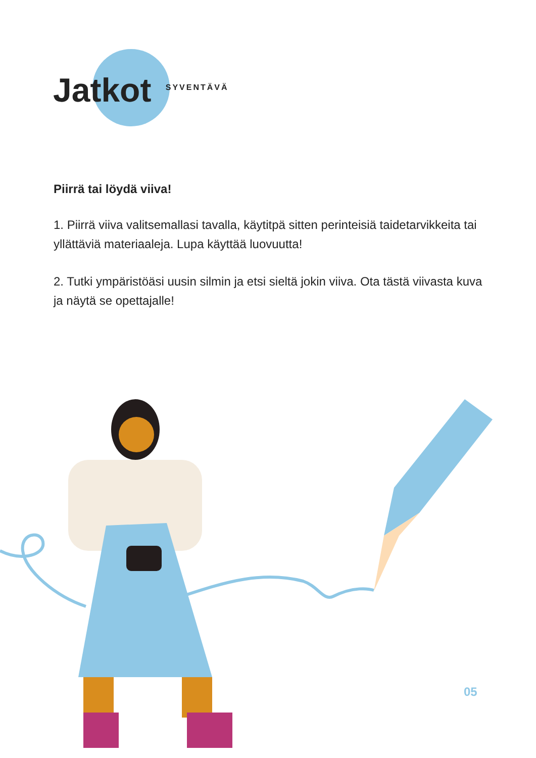Jatkot SYVENTÄVÄ
Piirrä tai löydä viiva!
1. Piirrä viiva valitsemallasi tavalla, käytitpä sitten perinteisiä taidetarvikkeita tai yllättäviä materiaaleja. Lupa käyttää luovuutta!
2. Tutki ympäristöäsi uusin silmin ja etsi sieltä jokin viiva. Ota tästä viivasta kuva ja näytä se opettajalle!
05